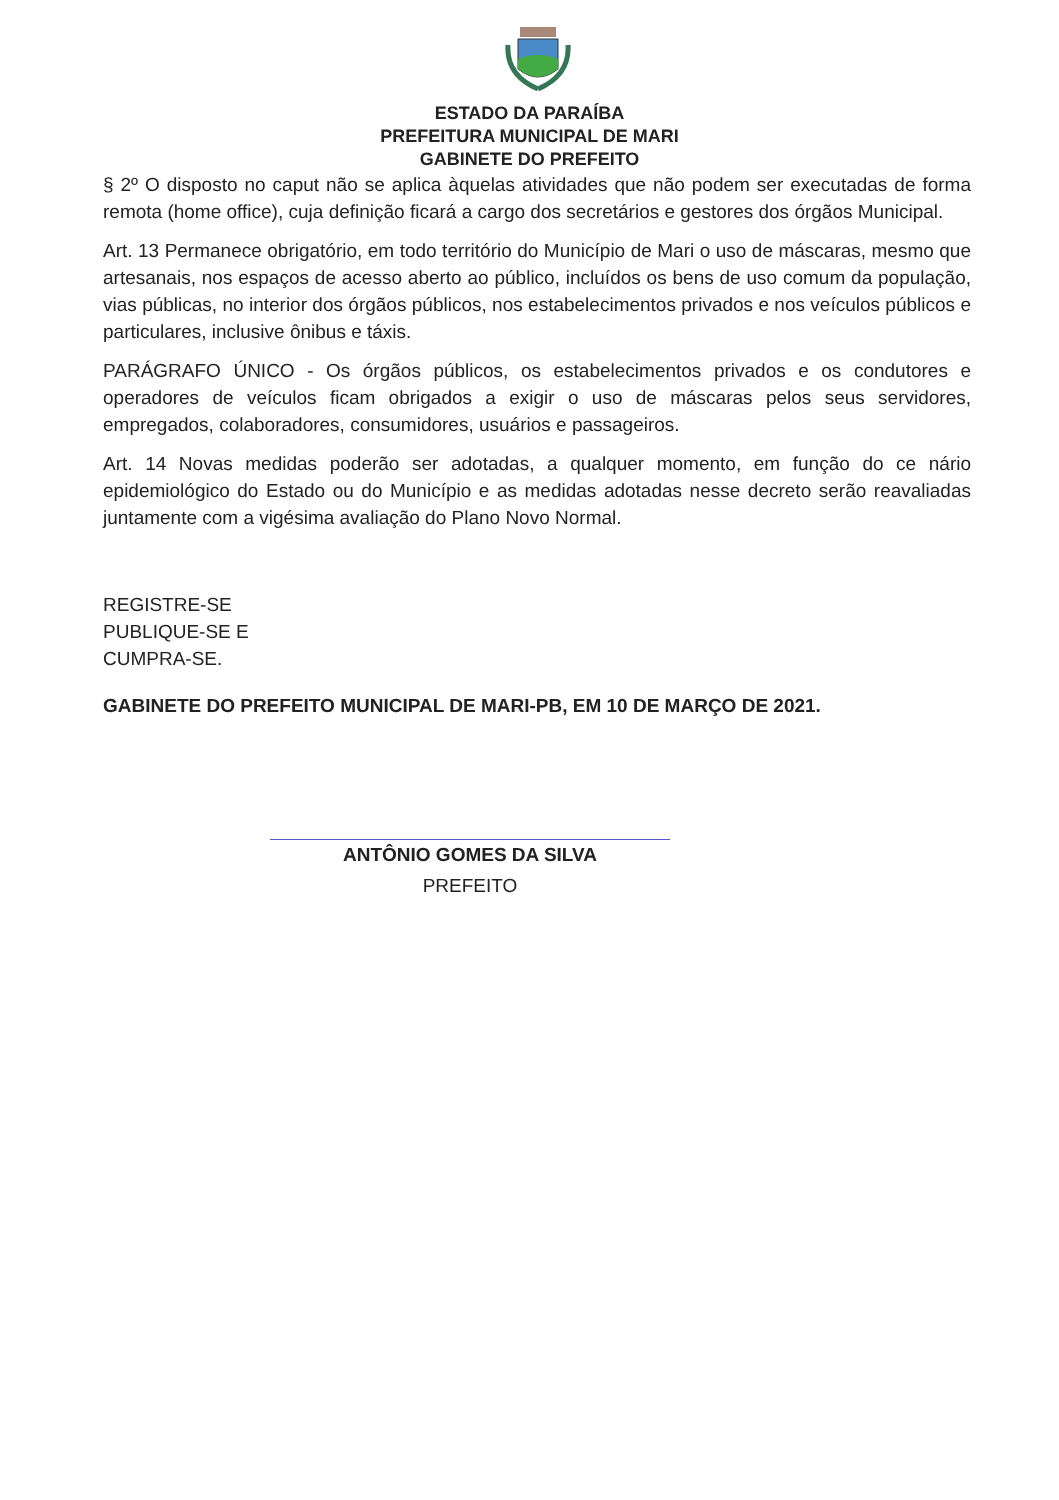ESTADO DA PARAÍBA
PREFEITURA MUNICIPAL DE MARI
GABINETE DO PREFEITO
§ 2º O disposto no caput não se aplica àquelas atividades que não podem ser executadas de forma remota (home office), cuja definição ficará a cargo dos secretários e gestores dos órgãos Municipal.
Art. 13 Permanece obrigatório, em todo território do Município de Mari o uso de máscaras, mesmo que artesanais, nos espaços de acesso aberto ao público, incluídos os bens de uso comum da população, vias públicas, no interior dos órgãos públicos, nos estabelecimentos privados e nos veículos públicos e particulares, inclusive ônibus e táxis.
PARÁGRAFO ÚNICO - Os órgãos públicos, os estabelecimentos privados e os condutores e operadores de veículos ficam obrigados a exigir o uso de máscaras pelos seus servidores, empregados, colaboradores, consumidores, usuários e passageiros.
Art. 14 Novas medidas poderão ser adotadas, a qualquer momento, em função do ce nário epidemiológico do Estado ou do Município e as medidas adotadas nesse decreto serão reavaliadas juntamente com a vigésima avaliação do Plano Novo Normal.
REGISTRE-SE
PUBLIQUE-SE E
CUMPRA-SE.
GABINETE DO PREFEITO MUNICIPAL DE MARI-PB, EM 10 DE MARÇO DE 2021.
ANTÔNIO GOMES DA SILVA
PREFEITO